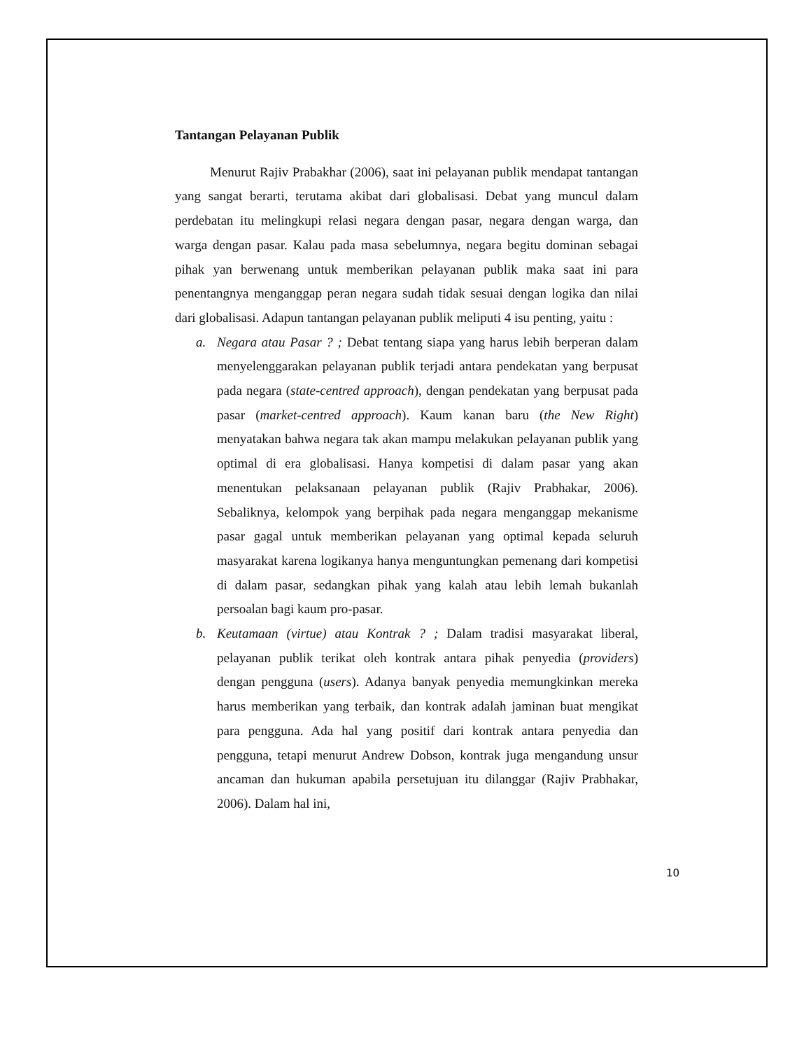Tantangan Pelayanan Publik
Menurut Rajiv Prabakhar (2006), saat ini pelayanan publik mendapat tantangan yang sangat berarti, terutama akibat dari globalisasi. Debat yang muncul dalam perdebatan itu melingkupi relasi negara dengan pasar, negara dengan warga, dan warga dengan pasar. Kalau pada masa sebelumnya, negara begitu dominan sebagai pihak yan berwenang untuk memberikan pelayanan publik maka saat ini para penentangnya menganggap peran negara sudah tidak sesuai dengan logika dan nilai dari globalisasi. Adapun tantangan pelayanan publik meliputi 4 isu penting, yaitu :
a. Negara atau Pasar ? ; Debat tentang siapa yang harus lebih berperan dalam menyelenggarakan pelayanan publik terjadi antara pendekatan yang berpusat pada negara (state-centred approach), dengan pendekatan yang berpusat pada pasar (market-centred approach). Kaum kanan baru (the New Right) menyatakan bahwa negara tak akan mampu melakukan pelayanan publik yang optimal di era globalisasi. Hanya kompetisi di dalam pasar yang akan menentukan pelaksanaan pelayanan publik (Rajiv Prabhakar, 2006). Sebaliknya, kelompok yang berpihak pada negara menganggap mekanisme pasar gagal untuk memberikan pelayanan yang optimal kepada seluruh masyarakat karena logikanya hanya menguntungkan pemenang dari kompetisi di dalam pasar, sedangkan pihak yang kalah atau lebih lemah bukanlah persoalan bagi kaum pro-pasar.
b. Keutamaan (virtue) atau Kontrak ? ; Dalam tradisi masyarakat liberal, pelayanan publik terikat oleh kontrak antara pihak penyedia (providers) dengan pengguna (users). Adanya banyak penyedia memungkinkan mereka harus memberikan yang terbaik, dan kontrak adalah jaminan buat mengikat para pengguna. Ada hal yang positif dari kontrak antara penyedia dan pengguna, tetapi menurut Andrew Dobson, kontrak juga mengandung unsur ancaman dan hukuman apabila persetujuan itu dilanggar (Rajiv Prabhakar, 2006). Dalam hal ini,
10